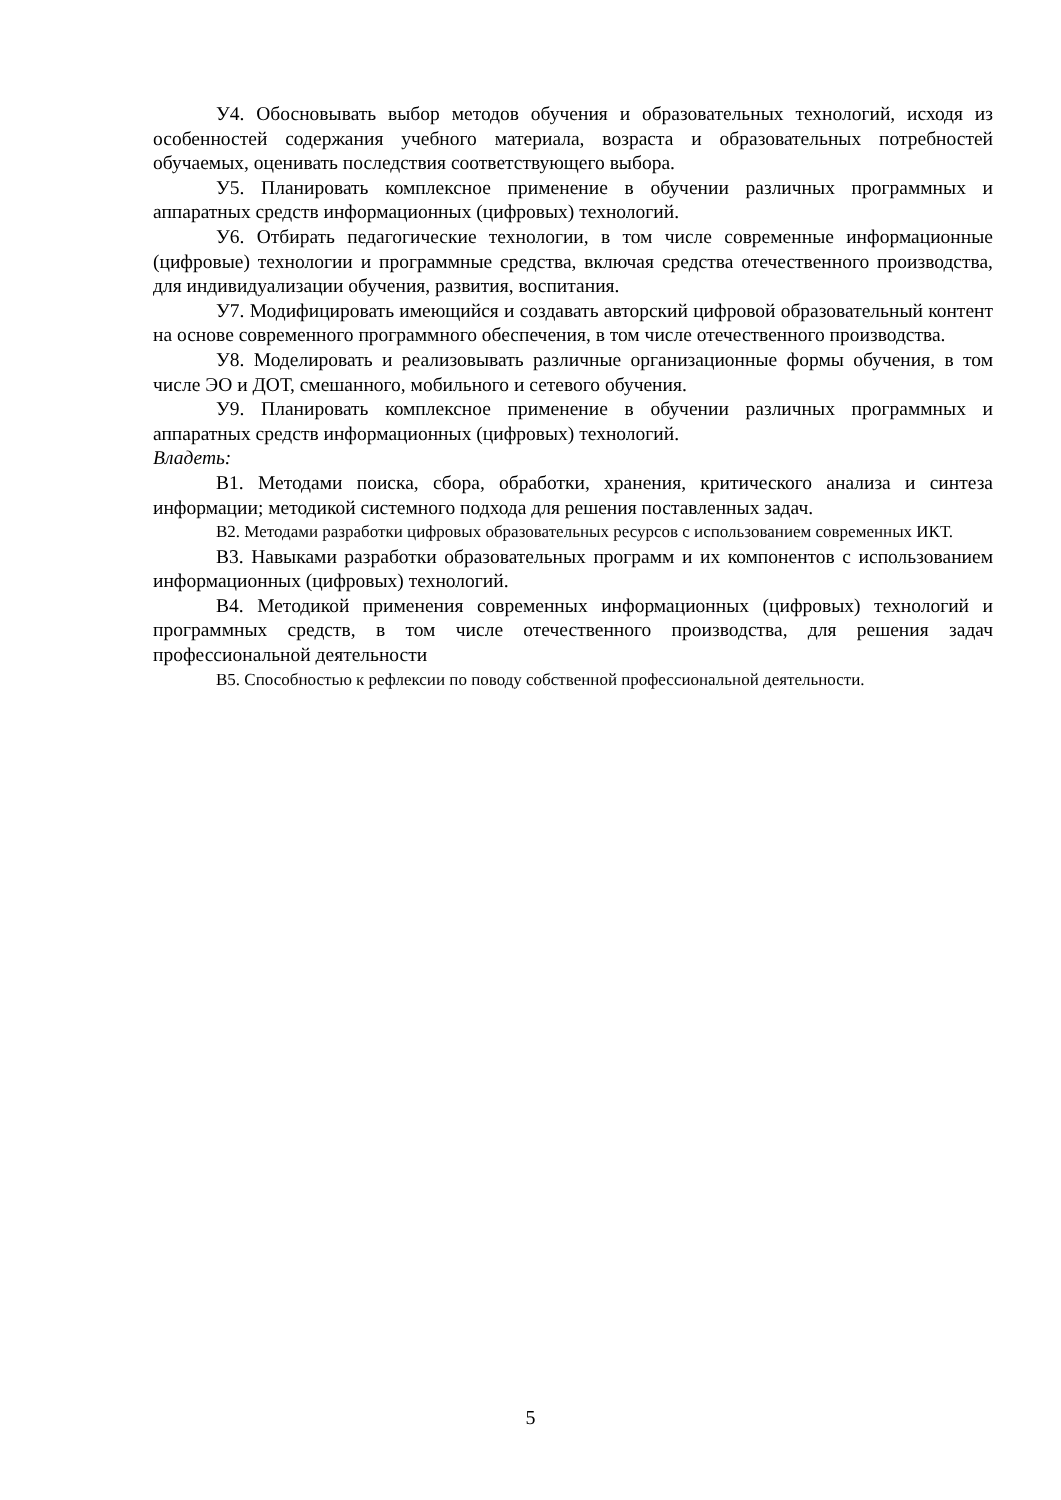У4. Обосновывать выбор методов обучения и образовательных технологий, исходя из особенностей содержания учебного материала, возраста и образовательных потребностей обучаемых, оценивать последствия соответствующего выбора.
У5. Планировать комплексное применение в обучении различных программных и аппаратных средств информационных (цифровых) технологий.
У6. Отбирать педагогические технологии, в том числе современные информационные (цифровые) технологии и программные средства, включая средства отечественного производства, для индивидуализации обучения, развития, воспитания.
У7. Модифицировать имеющийся и создавать авторский цифровой образовательный контент на основе современного программного обеспечения, в том числе отечественного производства.
У8. Моделировать и реализовывать различные организационные формы обучения, в том числе ЭО и ДОТ, смешанного, мобильного и сетевого обучения.
У9. Планировать комплексное применение в обучении различных программных и аппаратных средств информационных (цифровых) технологий.
Владеть:
В1. Методами поиска, сбора, обработки, хранения, критического анализа и синтеза информации; методикой системного подхода для решения поставленных задач.
В2. Методами разработки цифровых образовательных ресурсов с использованием современных ИКТ.
В3. Навыками разработки образовательных программ и их компонентов с использованием информационных (цифровых) технологий.
В4. Методикой применения современных информационных (цифровых) технологий и программных средств, в том числе отечественного производства, для решения задач профессиональной деятельности
В5. Способностью к рефлексии по поводу собственной профессиональной деятельности.
5